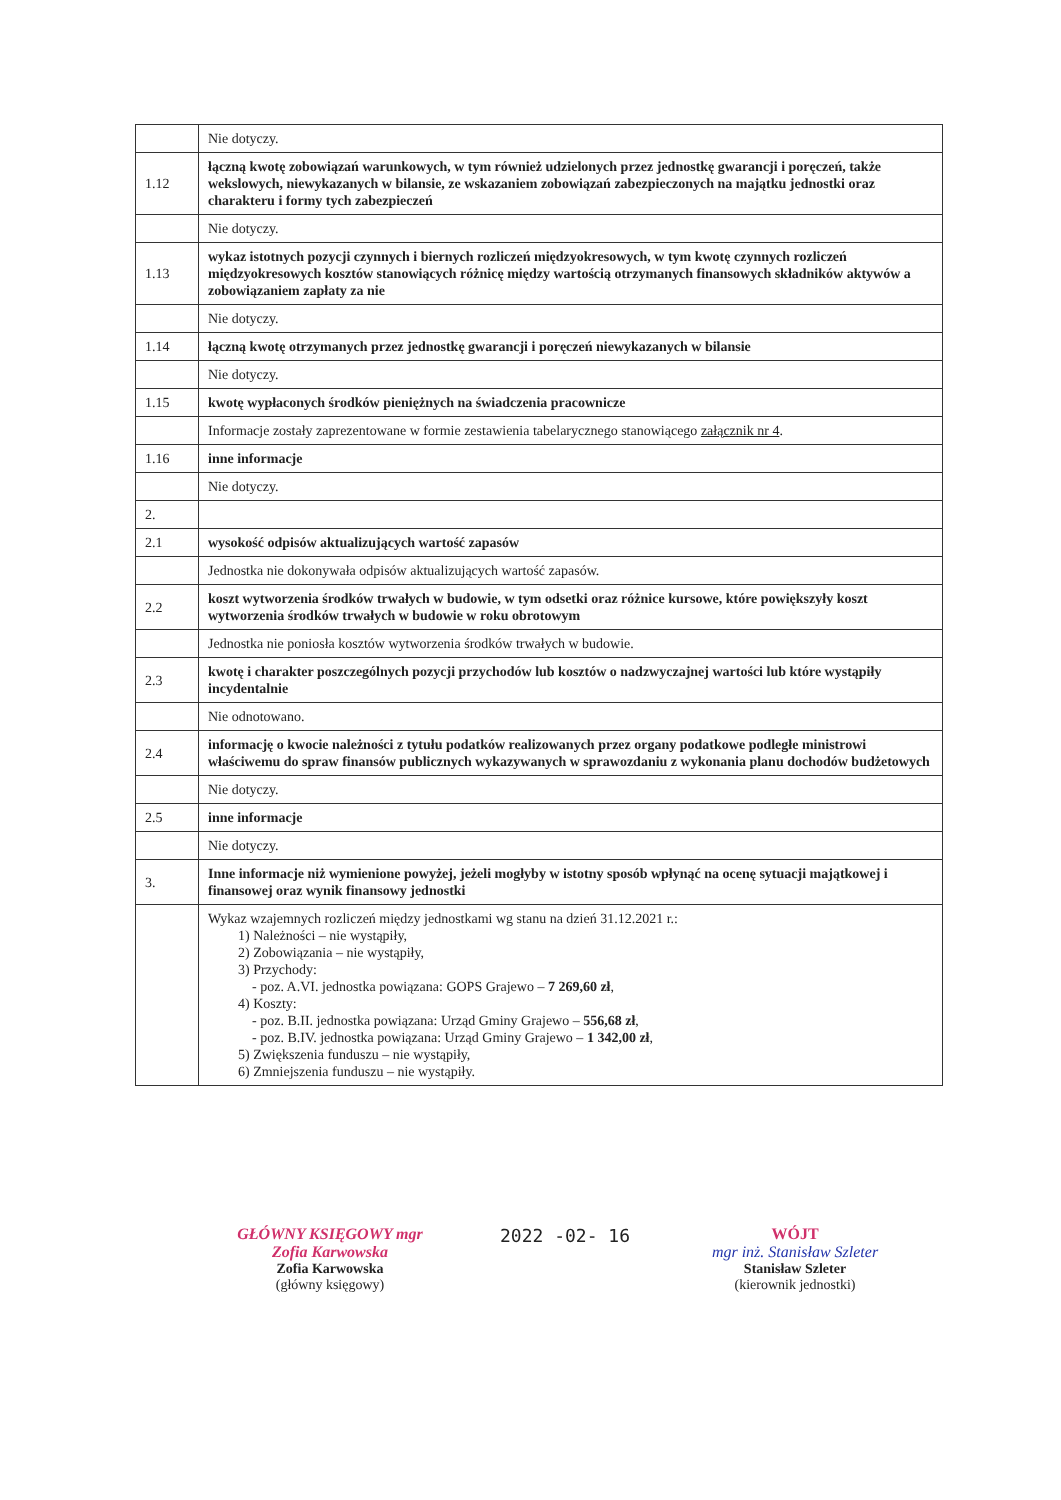| | Nie dotyczy. |
| 1.12 | łączną kwotę zobowiązań warunkowych, w tym również udzielonych przez jednostkę gwarancji i poręczeń, także wekslowych, niewykazanych w bilansie, ze wskazaniem zobowiązań zabezpieczonych na majątku jednostki oraz charakteru i formy tych zabezpieczeń |
| | Nie dotyczy. |
| 1.13 | wykaz istotnych pozycji czynnych i biernych rozliczeń międzyokresowych, w tym kwotę czynnych rozliczeń międzyokresowych kosztów stanowiących różnicę między wartością otrzymanych finansowych składników aktywów a zobowiązaniem zapłaty za nie |
| | Nie dotyczy. |
| 1.14 | łączną kwotę otrzymanych przez jednostkę gwarancji i poręczeń niewykazanych w bilansie |
| | Nie dotyczy. |
| 1.15 | kwotę wypłaconych środków pieniężnych na świadczenia pracownicze |
| | Informacje zostały zaprezentowane w formie zestawienia tabelarycznego stanowiącego załącznik nr 4 . |
| 1.16 | inne informacje |
| | Nie dotyczy. |
| 2. | |
| 2.1 | wysokość odpisów aktualizujących wartość zapasów |
| | Jednostka nie dokonywała odpisów aktualizujących wartość zapasów. |
| 2.2 | koszt wytworzenia środków trwałych w budowie, w tym odsetki oraz różnice kursowe, które powiększyły koszt wytworzenia środków trwałych w budowie w roku obrotowym |
| | Jednostka nie poniosła kosztów wytworzenia środków trwałych w budowie. |
| 2.3 | kwotę i charakter poszczególnych pozycji przychodów lub kosztów o nadzwyczajnej wartości lub które wystąpiły incydentalnie |
| | Nie odnotowano. |
| 2.4 | informację o kwocie należności z tytułu podatków realizowanych przez organy podatkowe podległe ministrowi właściwemu do spraw finansów publicznych wykazywanych w sprawozdaniu z wykonania planu dochodów budżetowych |
| | Nie dotyczy. |
| 2.5 | inne informacje |
| | Nie dotyczy. |
| 3. | Inne informacje niż wymienione powyżej, jeżeli mogłyby w istotny sposób wpłynąć na ocenę sytuacji majątkowej i finansowej oraz wynik finansowy jednostki |
| | Wykaz wzajemnych rozliczeń między jednostkami wg stanu na dzień 31.12.2021 r.: 1) Należności – nie wystąpiły, 2) Zobowiązania – nie wystąpiły, 3) Przychody: - poz. A.VI. jednostka powiązana: GOPS Grajewo – 7 269,60 zł , 4) Koszty: - poz. B.II. jednostka powiązana: Urząd Gminy Grajewo – 556,68 zł , - poz. B.IV. jednostka powiązana: Urząd Gminy Grajewo – 1 342,00 zł , 5) Zwiększenia funduszu – nie wystąpiły, 6) Zmniejszenia funduszu – nie wystąpiły. |
GŁÓWNY KSIĘGOWY mgr Zofia Karwowska
Zofia Karwowska
(główny księgowy)
2022 -02- 16
WÓJT
mgr inż. Stanisław Szleter
Stanisław Szleter
(kierownik jednostki)